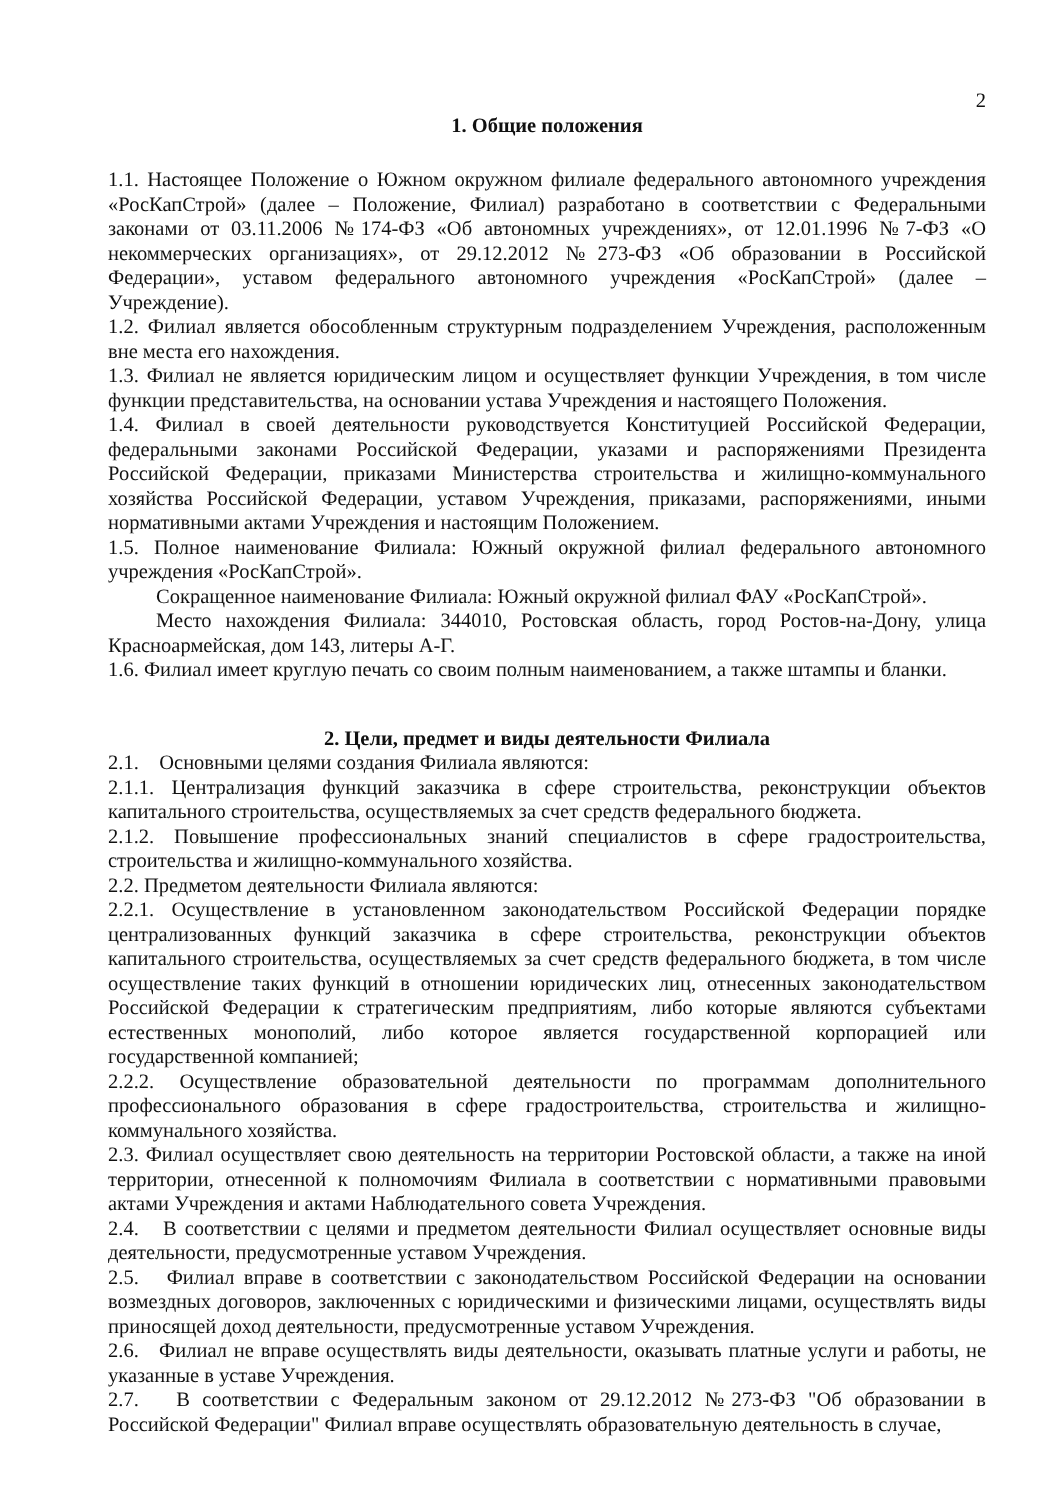2
1. Общие положения
1.1. Настоящее Положение о Южном окружном филиале федерального автономного учреждения «РосКапСтрой» (далее – Положение, Филиал) разработано в соответствии с Федеральными законами от 03.11.2006 №174-ФЗ «Об автономных учреждениях», от 12.01.1996 №7-ФЗ «О некоммерческих организациях», от 29.12.2012 №273-ФЗ «Об образовании в Российской Федерации», уставом федерального автономного учреждения «РосКапСтрой» (далее – Учреждение).
1.2. Филиал является обособленным структурным подразделением Учреждения, расположенным вне места его нахождения.
1.3. Филиал не является юридическим лицом и осуществляет функции Учреждения, в том числе функции представительства, на основании устава Учреждения и настоящего Положения.
1.4. Филиал в своей деятельности руководствуется Конституцией Российской Федерации, федеральными законами Российской Федерации, указами и распоряжениями Президента Российской Федерации, приказами Министерства строительства и жилищно-коммунального хозяйства Российской Федерации, уставом Учреждения, приказами, распоряжениями, иными нормативными актами Учреждения и настоящим Положением.
1.5. Полное наименование Филиала: Южный окружной филиал федерального автономного учреждения «РосКапСтрой».
Сокращенное наименование Филиала: Южный окружной филиал ФАУ «РосКапСтрой».
Место нахождения Филиала: 344010, Ростовская область, город Ростов-на-Дону, улица Красноармейская, дом 143, литеры А-Г.
1.6. Филиал имеет круглую печать со своим полным наименованием, а также штампы и бланки.
2. Цели, предмет и виды деятельности Филиала
2.1. Основными целями создания Филиала являются:
2.1.1. Централизация функций заказчика в сфере строительства, реконструкции объектов капитального строительства, осуществляемых за счет средств федерального бюджета.
2.1.2. Повышение профессиональных знаний специалистов в сфере градостроительства, строительства и жилищно-коммунального хозяйства.
2.2. Предметом деятельности Филиала являются:
2.2.1. Осуществление в установленном законодательством Российской Федерации порядке централизованных функций заказчика в сфере строительства, реконструкции объектов капитального строительства, осуществляемых за счет средств федерального бюджета, в том числе осуществление таких функций в отношении юридических лиц, отнесенных законодательством Российской Федерации к стратегическим предприятиям, либо которые являются субъектами естественных монополий, либо которое является государственной корпорацией или государственной компанией;
2.2.2. Осуществление образовательной деятельности по программам дополнительного профессионального образования в сфере градостроительства, строительства и жилищно-коммунального хозяйства.
2.3. Филиал осуществляет свою деятельность на территории Ростовской области, а также на иной территории, отнесенной к полномочиям Филиала в соответствии с нормативными правовыми актами Учреждения и актами Наблюдательного совета Учреждения.
2.4. В соответствии с целями и предметом деятельности Филиал осуществляет основные виды деятельности, предусмотренные уставом Учреждения.
2.5. Филиал вправе в соответствии с законодательством Российской Федерации на основании возмездных договоров, заключенных с юридическими и физическими лицами, осуществлять виды приносящей доход деятельности, предусмотренные уставом Учреждения.
2.6. Филиал не вправе осуществлять виды деятельности, оказывать платные услуги и работы, не указанные в уставе Учреждения.
2.7. В соответствии с Федеральным законом от 29.12.2012 №273-ФЗ "Об образовании в Российской Федерации" Филиал вправе осуществлять образовательную деятельность в случае,